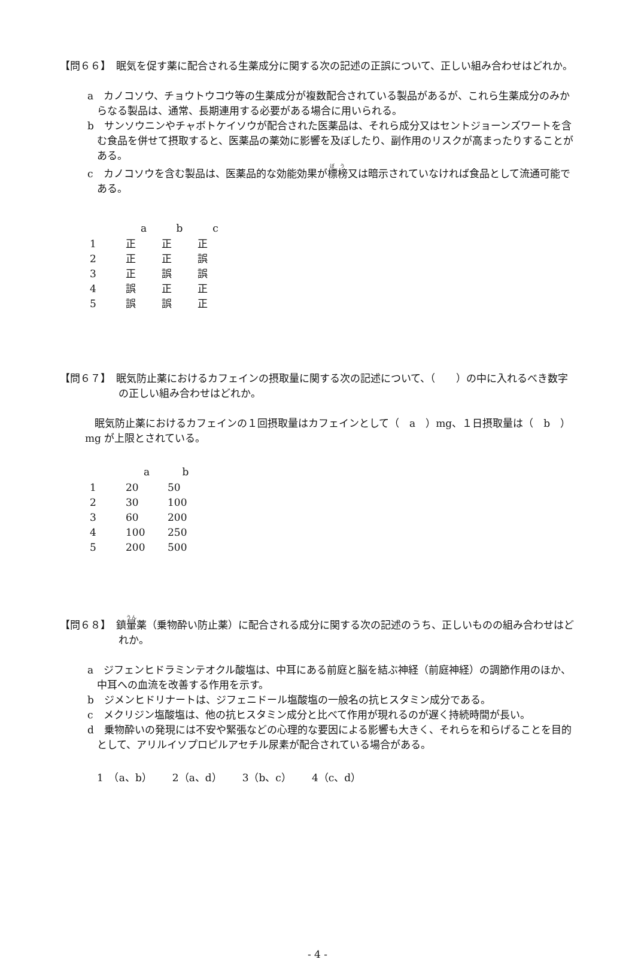【問６６】　眠気を促す薬に配合される生薬成分に関する次の記述の正誤について、正しい組み合わせはどれか。
a　カノコソウ、チョウトウコウ等の生薬成分が複数配合されている製品があるが、これら生薬成分のみからなる製品は、通常、長期連用する必要がある場合に用いられる。
b　サンソウニンやチャボトケイソウが配合された医薬品は、それら成分又はセントジョーンズワートを含む食品を併せて摂取すると、医薬品の薬効に影響を及ぼしたり、副作用のリスクが高まったりすることがある。
c　カノコソウを含む製品は、医薬品的な効能効果が標榜又は暗示されていなければ食品として流通可能である。
| | a | b | c |
| --- | --- | --- | --- |
| 1 | 正 | 正 | 正 |
| 2 | 正 | 正 | 誤 |
| 3 | 正 | 誤 | 誤 |
| 4 | 誤 | 正 | 正 |
| 5 | 誤 | 誤 | 正 |
【問６７】　眠気防止薬におけるカフェインの摂取量に関する次の記述について、（　　）の中に入れるべき数字の正しい組み合わせはどれか。
眠気防止薬におけるカフェインの１回摂取量はカフェインとして（　a　）mg、１日摂取量は（　b　）mg が上限とされている。
| | a | b |
| --- | --- | --- |
| 1 | 20 | 50 |
| 2 | 30 | 100 |
| 3 | 60 | 200 |
| 4 | 100 | 250 |
| 5 | 200 | 500 |
【問６８】　鎮暈薬（乗物酔い防止薬）に配合される成分に関する次の記述のうち、正しいものの組み合わせはどれか。
a　ジフェンヒドラミンテオクル酸塩は、中耳にある前庭と脳を結ぶ神経（前庭神経）の調節作用のほか、中耳への血流を改善する作用を示す。
b　ジメンヒドリナートは、ジフェニドール塩酸塩の一般名の抗ヒスタミン成分である。
c　メクリジン塩酸塩は、他の抗ヒスタミン成分と比べて作用が現れるのが遅く持続時間が長い。
d　乗物酔いの発現には不安や緊張などの心理的な要因による影響も大きく、それらを和らげることを目的として、アリルイソプロピルアセチル尿素が配合されている場合がある。
1　（a、b）　　2（a、d）　　3（b、c）　　4（c、d）
- 4 -